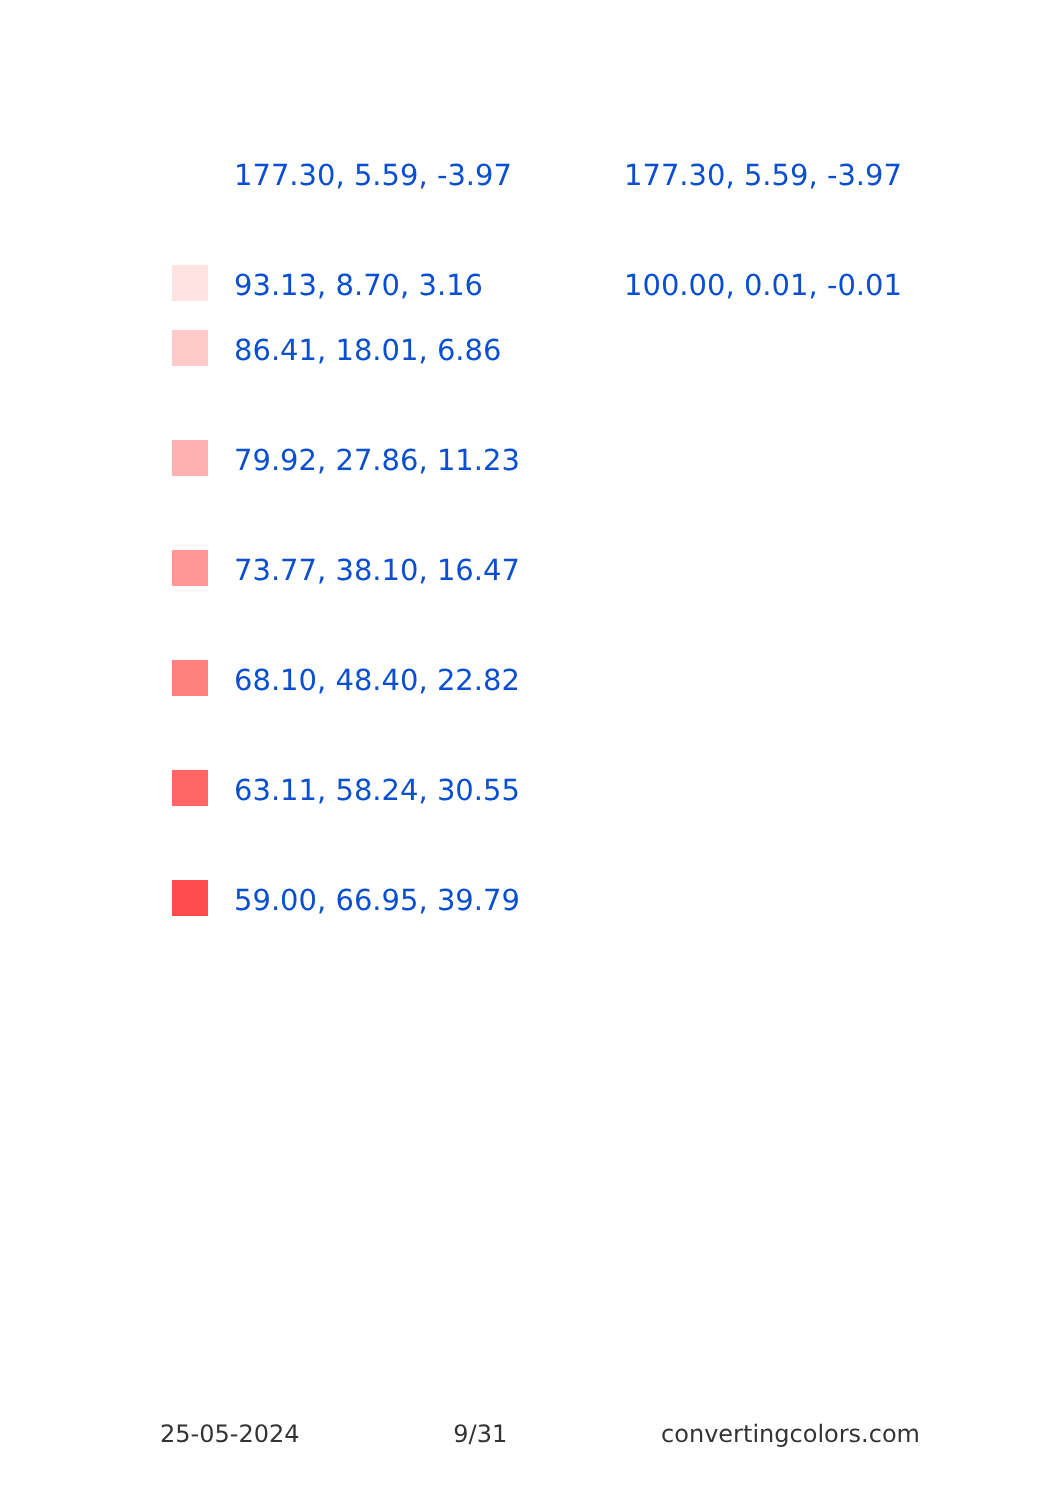177.30, 5.59, -3.97 177.30, 5.59, -3.97
93.13, 8.70, 3.16 100.00, 0.01, -0.01
86.41, 18.01, 6.86
79.92, 27.86, 11.23
73.77, 38.10, 16.47
68.10, 48.40, 22.82
63.11, 58.24, 30.55
59.00, 66.95, 39.79
25-05-2024 9/31 convertingcolors.com